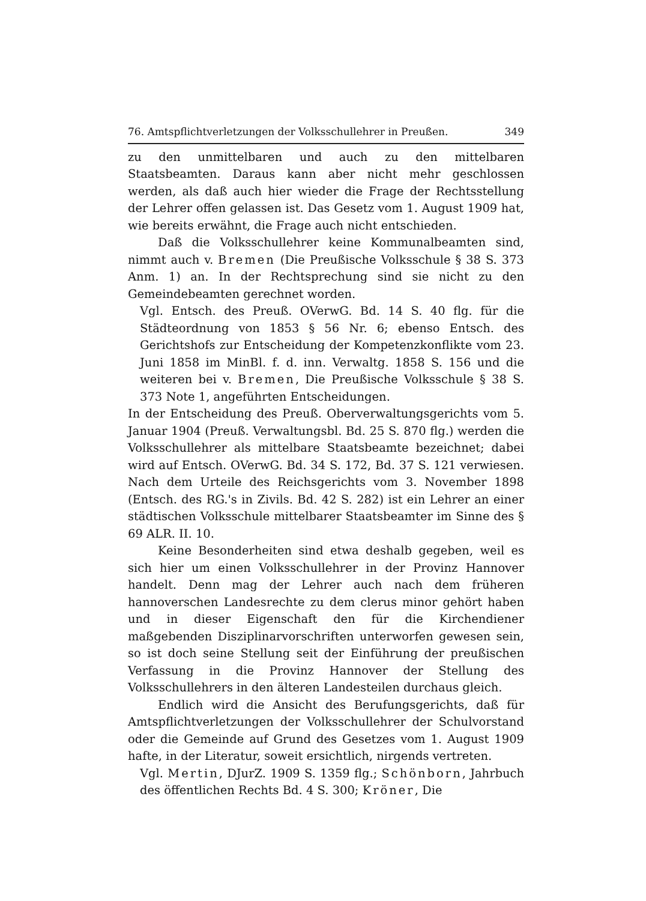76. Amtspflichtverletzungen der Volksschullehrer in Preußen. 349
zu den unmittelbaren und auch zu den mittelbaren Staatsbeamten. Daraus kann aber nicht mehr geschlossen werden, als daß auch hier wieder die Frage der Rechtsstellung der Lehrer offen gelassen ist. Das Gesetz vom 1. August 1909 hat, wie bereits erwähnt, die Frage auch nicht entschieden.
Daß die Volksschullehrer keine Kommunalbeamten sind, nimmt auch v. Bremen (Die Preußische Volksschule § 38 S. 373 Anm. 1) an. In der Rechtsprechung sind sie nicht zu den Gemeindebeamten gerechnet worden.
Vgl. Entsch. des Preuß. OVerwG. Bd. 14 S. 40 flg. für die Städteordnung von 1853 § 56 Nr. 6; ebenso Entsch. des Gerichtshofs zur Entscheidung der Kompetenzkonflikte vom 23. Juni 1858 im MinBl. f. d. inn. Verwaltg. 1858 S. 156 und die weiteren bei v. Bremen, Die Preußische Volksschule § 38 S. 373 Note 1, angeführten Entscheidungen.
In der Entscheidung des Preuß. Oberverwaltungsgerichts vom 5. Januar 1904 (Preuß. Verwaltungsbl. Bd. 25 S. 870 flg.) werden die Volksschullehrer als mittelbare Staatsbeamte bezeichnet; dabei wird auf Entsch. OVerwG. Bd. 34 S. 172, Bd. 37 S. 121 verwiesen. Nach dem Urteile des Reichsgerichts vom 3. November 1898 (Entsch. des RG.'s in Zivils. Bd. 42 S. 282) ist ein Lehrer an einer städtischen Volksschule mittelbarer Staatsbeamter im Sinne des § 69 ALR. II. 10.
Keine Besonderheiten sind etwa deshalb gegeben, weil es sich hier um einen Volksschullehrer in der Provinz Hannover handelt. Denn mag der Lehrer auch nach dem früheren hannoverschen Landesrechte zu dem clerus minor gehört haben und in dieser Eigenschaft den für die Kirchendiener maßgebenden Disziplinarvorschriften unterworfen gewesen sein, so ist doch seine Stellung seit der Einführung der preußischen Verfassung in die Provinz Hannover der Stellung des Volksschullehrers in den älteren Landesteilen durchaus gleich.
Endlich wird die Ansicht des Berufungsgerichts, daß für Amtspflichtverletzungen der Volksschullehrer der Schulvorstand oder die Gemeinde auf Grund des Gesetzes vom 1. August 1909 hafte, in der Literatur, soweit ersichtlich, nirgends vertreten.
Vgl. Mertin, DJurZ. 1909 S. 1359 flg.; Schönborn, Jahrbuch des öffentlichen Rechts Bd. 4 S. 300; Kröner, Die